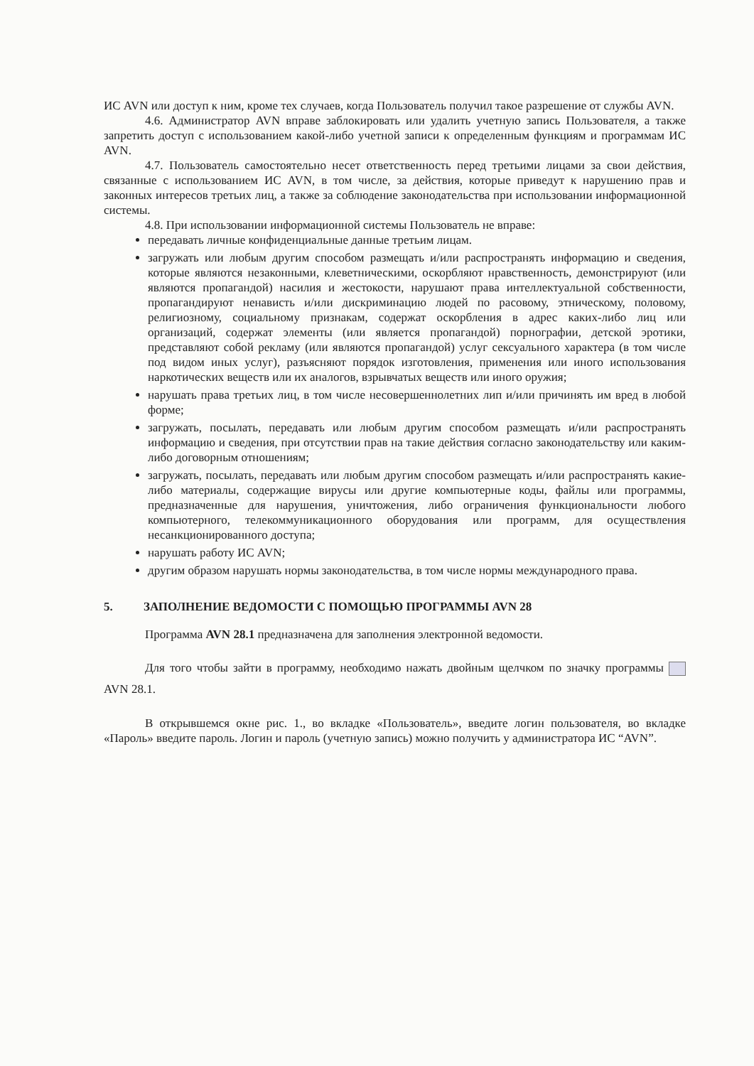ИС AVN или доступ к ним, кроме тех случаев, когда Пользователь получил такое разрешение от службы AVN.
4.6. Администратор AVN вправе заблокировать или удалить учетную запись Пользователя, а также запретить доступ с использованием какой-либо учетной записи к определенным функциям и программам ИС AVN.
4.7. Пользователь самостоятельно несет ответственность перед третьими лицами за свои действия, связанные с использованием ИС AVN, в том числе, за действия, которые приведут к нарушению прав и законных интересов третьих лиц, а также за соблюдение законодательства при использовании информационной системы.
4.8. При использовании информационной системы Пользователь не вправе:
передавать личные конфиденциальные данные третьим лицам.
загружать или любым другим способом размещать и/или распространять информацию и сведения, которые являются незаконными, клеветническими, оскорбляют нравственность, демонстрируют (или являются пропагандой) насилия и жестокости, нарушают права интеллектуальной собственности, пропагандируют ненависть и/или дискриминацию людей по расовому, этническому, половому, религиозному, социальному признакам, содержат оскорбления в адрес каких-либо лиц или организаций, содержат элементы (или является пропагандой) порнографии, детской эротики, представляют собой рекламу (или являются пропагандой) услуг сексуального характера (в том числе под видом иных услуг), разъясняют порядок изготовления, применения или иного использования наркотических веществ или их аналогов, взрывчатых веществ или иного оружия;
нарушать права третьих лиц, в том числе несовершеннолетних лип и/или причинять им вред в любой форме;
загружать, посылать, передавать или любым другим способом размещать и/или распространять информацию и сведения, при отсутствии прав на такие действия согласно законодательству или каким-либо договорным отношениям;
загружать, посылать, передавать или любым другим способом размещать и/или распространять какие-либо материалы, содержащие вирусы или другие компьютерные коды, файлы или программы, предназначенные для нарушения, уничтожения, либо ограничения функциональности любого компьютерного, телекоммуникационного оборудования или программ, для осуществления несанкционированного доступа;
нарушать работу ИС AVN;
другим образом нарушать нормы законодательства, в том числе нормы международного права.
5. ЗАПОЛНЕНИЕ ВЕДОМОСТИ С ПОМОЩЬЮ ПРОГРАММЫ AVN 28
Программа AVN 28.1 предназначена для заполнения электронной ведомости.
Для того чтобы зайти в программу, необходимо нажать двойным щелчком по значку программы AVN 28.1.
В открывшемся окне рис. 1., во вкладке «Пользователь», введите логин пользователя, во вкладке «Пароль» введите пароль. Логин и пароль (учетную запись) можно получить у администратора ИС “AVN”.